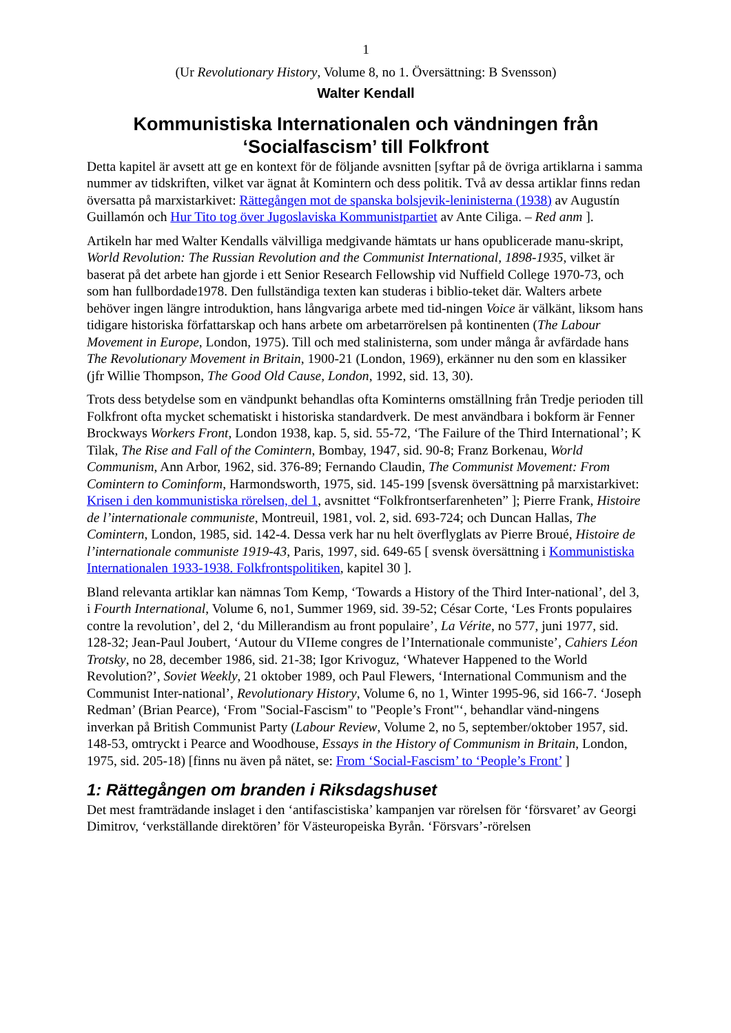1
(Ur Revolutionary History, Volume 8, no 1. Översättning: B Svensson)
Walter Kendall
Kommunistiska Internationalen och vändningen från ‘Socialfascism’ till Folkfront
Detta kapitel är avsett att ge en kontext för de följande avsnitten [syftar på de övriga artiklarna i samma nummer av tidskriften, vilket var ägnat åt Komintern och dess politik. Två av dessa artiklar finns redan översatta på marxistarkivet: Rättegången mot de spanska bolsjevik-leninisterna (1938) av Augustín Guillamón och Hur Tito tog över Jugoslaviska Kommunistpartiet av Ante Ciliga. – Red anm ].
Artikeln har med Walter Kendalls välvilliga medgivande hämtats ur hans opublicerade manu-skript, World Revolution: The Russian Revolution and the Communist International, 1898-1935, vilket är baserat på det arbete han gjorde i ett Senior Research Fellowship vid Nuffield College 1970-73, och som han fullbordade1978. Den fullständiga texten kan studeras i biblio-teket där. Walters arbete behöver ingen längre introduktion, hans långvariga arbete med tid-ningen Voice är välkänt, liksom hans tidigare historiska författarskap och hans arbete om arbetarrörelsen på kontinenten (The Labour Movement in Europe, London, 1975). Till och med stalinisterna, som under många år avfärdade hans The Revolutionary Movement in Britain, 1900-21 (London, 1969), erkänner nu den som en klassiker (jfr Willie Thompson, The Good Old Cause, London, 1992, sid. 13, 30).
Trots dess betydelse som en vändpunkt behandlas ofta Kominterns omställning från Tredje perioden till Folkfront ofta mycket schematiskt i historiska standardverk. De mest användbara i bokform är Fenner Brockways Workers Front, London 1938, kap. 5, sid. 55-72, ‘The Failure of the Third International’; K Tilak, The Rise and Fall of the Comintern, Bombay, 1947, sid. 90-8; Franz Borkenau, World Communism, Ann Arbor, 1962, sid. 376-89; Fernando Claudin, The Communist Movement: From Comintern to Cominform, Harmondsworth, 1975, sid. 145-199 [svensk översättning på marxistarkivet: Krisen i den kommunistiska rörelsen, del 1, avsnittet “Folkfrontserfarenheten” ]; Pierre Frank, Histoire de l’internationale communiste, Montreuil, 1981, vol. 2, sid. 693-724; och Duncan Hallas, The Comintern, London, 1985, sid. 142-4. Dessa verk har nu helt överflyglats av Pierre Broué, Histoire de l’internationale communiste 1919-43, Paris, 1997, sid. 649-65 [ svensk översättning i Kommunistiska Internationalen 1933-1938. Folkfrontspolitiken, kapitel 30 ].
Bland relevanta artiklar kan nämnas Tom Kemp, ‘Towards a History of the Third Inter-national’, del 3, i Fourth International, Volume 6, no1, Summer 1969, sid. 39-52; César Corte, ‘Les Fronts populaires contre la revolution’, del 2, ‘du Millerandism au front populaire’, La Vérite, no 577, juni 1977, sid. 128-32; Jean-Paul Joubert, ‘Autour du VIIeme congres de l’Internationale communiste’, Cahiers Léon Trotsky, no 28, december 1986, sid. 21-38; Igor Krivoguz, ‘Whatever Happened to the World Revolution?’, Soviet Weekly, 21 oktober 1989, och Paul Flewers, ‘International Communism and the Communist Inter-national’, Revolutionary History, Volume 6, no 1, Winter 1995-96, sid 166-7. ‘Joseph Redman’ (Brian Pearce), ‘From "Social-Fascism" to "People’s Front"‘, behandlar vänd-ningens inverkan på British Communist Party (Labour Review, Volume 2, no 5, september/oktober 1957, sid. 148-53, omtryckt i Pearce and Woodhouse, Essays in the History of Communism in Britain, London, 1975, sid. 205-18) [finns nu även på nätet, se: From ‘Social-Fascism’ to ‘People’s Front’ ]
1: Rättegången om branden i Riksdagshuset
Det mest framträdande inslaget i den ‘antifascistiska’ kampanjen var rörelsen för ‘försvaret’ av Georgi Dimitrov, ‘verkställande direktören’ för Västeuropeiska Byrån. ‘Försvars’-rörelsen